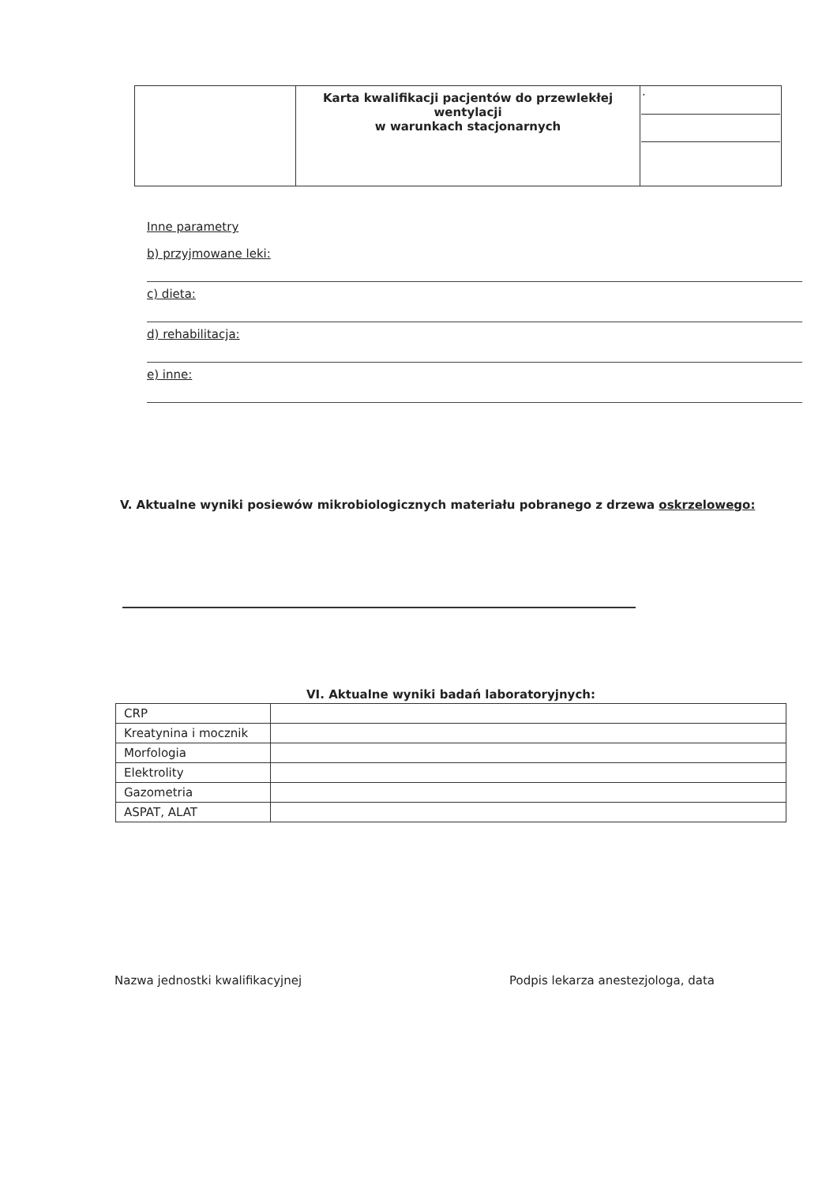| | Karta kwalifikacji pacjentów do przewlekłej wentylacji w warunkach stacjonarnych | / · / |
Inne parametry
b) przyjmowane leki:
c) dieta:
d) rehabilitacja:
e) inne:
V. Aktualne wyniki posiewów mikrobiologicznych materiału pobranego z drzewa oskrzelowego:
VI. Aktualne wyniki badań laboratoryjnych:
| CRP | |
| Kreatynina i mocznik | |
| Morfologia | |
| Elektrolity | |
| Gazometria | |
| ASPAT, ALAT | |
Nazwa jednostki kwalifikacyjnej Podpis lekarza anestezjologa, data